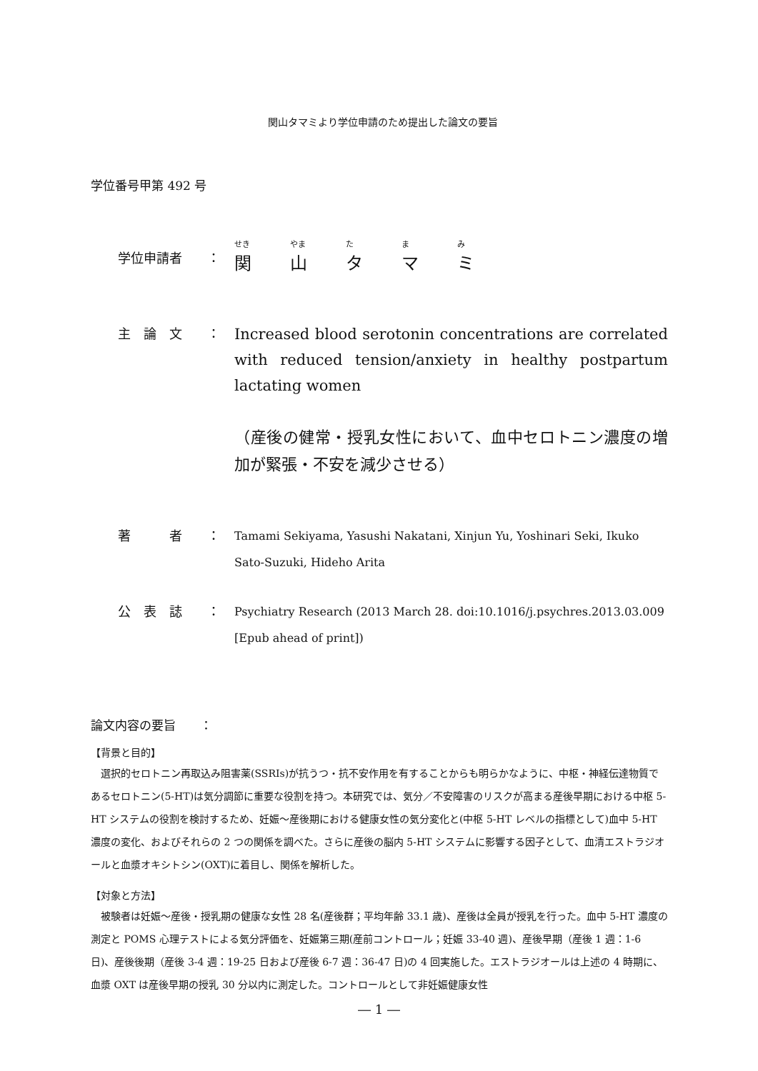関山タマミより学位申請のため提出した論文の要旨
学位番号甲第 492 号
学位申請者 ：
せき やま た ま み
関山タマミ
主　論　文 ：
Increased blood serotonin concentrations are correlated with reduced tension/anxiety in healthy postpartum lactating women
（産後の健常・授乳女性において、血中セロトニン濃度の増加が緊張・不安を減少させる）
著　　　者 ： Tamami Sekiyama, Yasushi Nakatani, Xinjun Yu, Yoshinari Seki, Ikuko Sato-Suzuki, Hideho Arita
公　表　誌 ： Psychiatry Research (2013 March 28. doi:10.1016/j.psychres.2013.03.009 [Epub ahead of print])
論文内容の要旨　　：
【背景と目的】
選択的セロトニン再取込み阻害薬(SSRIs)が抗うつ・抗不安作用を有することからも明らかなように、中枢・神経伝達物質であるセロトニン(5-HT)は気分調節に重要な役割を持つ。本研究では、気分／不安障害のリスクが高まる産後早期における中枢 5-HT システムの役割を検討するため、妊娠～産後期における健康女性の気分変化と(中枢 5-HT レベルの指標として)血中 5-HT 濃度の変化、およびそれらの 2 つの関係を調べた。さらに産後の脳内 5-HT システムに影響する因子として、血清エストラジオールと血漿オキシトシン(OXT)に着目し、関係を解析した。
【対象と方法】
被験者は妊娠～産後・授乳期の健康な女性 28 名(産後群；平均年齢 33.1 歳)、産後は全員が授乳を行った。血中 5-HT 濃度の測定と POMS 心理テストによる気分評価を、妊娠第三期(産前コントロール；妊娠 33-40 週)、産後早期（産後 1 週：1-6 日)、産後後期（産後 3-4 週：19-25 日および産後 6-7 週：36-47 日)の 4 回実施した。エストラジオールは上述の 4 時期に、血漿 OXT は産後早期の授乳 30 分以内に測定した。コントロールとして非妊娠健康女性
― 1 ―